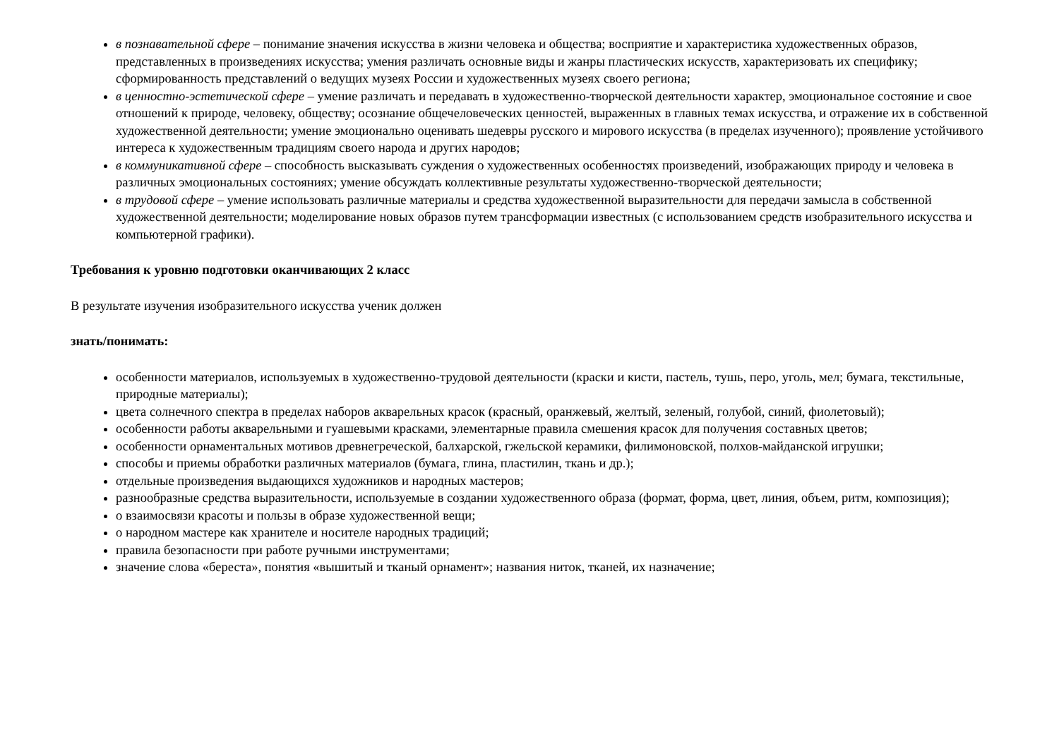в познавательной сфере – понимание значения искусства в жизни человека и общества; восприятие и характеристика художественных образов, представленных в произведениях искусства; умения различать основные виды и жанры пластических искусств, характеризовать их специфику; сформированность представлений о ведущих музеях России и художественных музеях своего региона;
в ценностно-эстетической сфере – умение различать и передавать в художественно-творческой деятельности характер, эмоциональное состояние и свое отношений к природе, человеку, обществу; осознание общечеловеческих ценностей, выраженных в главных темах искусства, и отражение их в собственной художественной деятельности; умение эмоционально оценивать шедевры русского и мирового искусства (в пределах изученного); проявление устойчивого интереса к художественным традициям своего народа и других народов;
в коммуникативной сфере – способность высказывать суждения о художественных особенностях произведений, изображающих природу и человека в различных эмоциональных состояниях; умение обсуждать коллективные результаты художественно-творческой деятельности;
в трудовой сфере – умение использовать различные материалы и средства художественной выразительности для передачи замысла в собственной художественной деятельности; моделирование новых образов путем трансформации известных (с использованием средств изобразительного искусства и компьютерной графики).
Требования к уровню подготовки оканчивающих 2 класс
В результате изучения изобразительного искусства ученик должен
знать/понимать:
особенности материалов, используемых в художественно-трудовой деятельности (краски и кисти, пастель, тушь, перо, уголь, мел; бумага, текстильные, природные материалы);
цвета солнечного спектра в пределах наборов акварельных красок (красный, оранжевый, желтый, зеленый, голубой, синий, фиолетовый);
особенности работы акварельными и гуашевыми красками, элементарные правила смешения красок для получения составных цветов;
особенности орнаментальных мотивов древнегреческой, балхарской, гжельской керамики, филимоновской, полхов-майданской игрушки;
способы и приемы обработки различных материалов (бумага, глина, пластилин, ткань и др.);
отдельные произведения выдающихся художников и народных мастеров;
разнообразные средства выразительности, используемые в создании художественного образа (формат, форма, цвет, линия, объем, ритм, композиция);
о взаимосвязи красоты и пользы в образе художественной вещи;
о народном мастере как хранителе и носителе народных традиций;
правила безопасности при работе ручными инструментами;
значение слова «береста», понятия «вышитый и тканый орнамент»; названия ниток, тканей, их назначение;